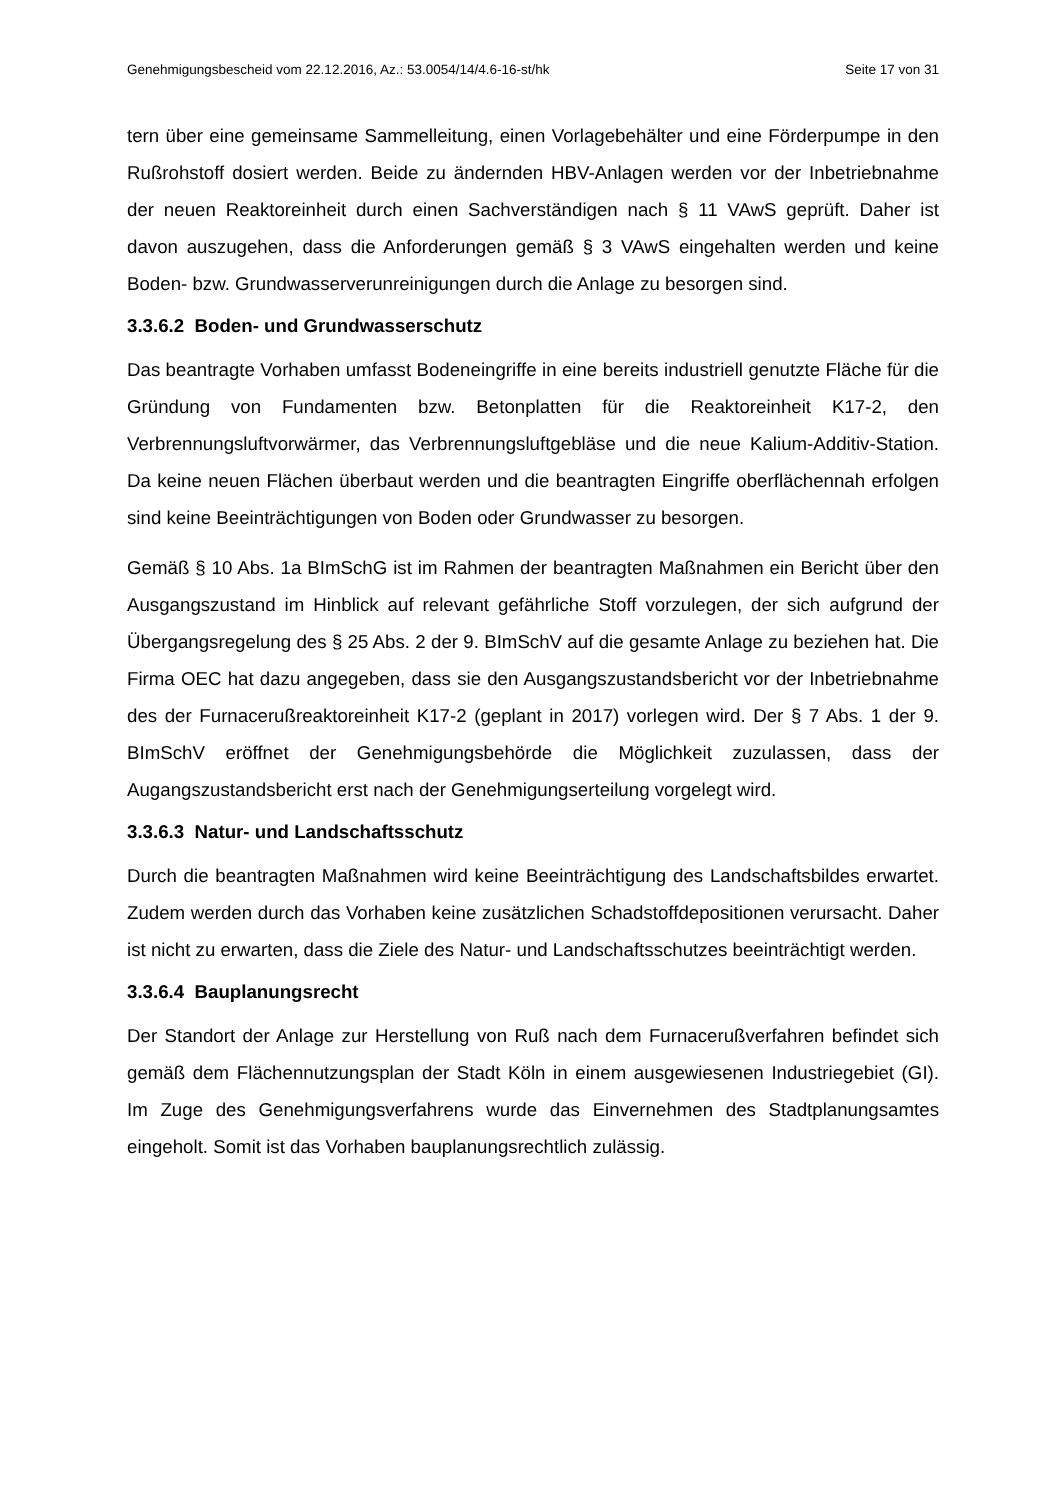Genehmigungsbescheid vom 22.12.2016, Az.: 53.0054/14/4.6-16-st/hk Seite 17 von 31
tern über eine gemeinsame Sammelleitung, einen Vorlagebehälter und eine Förderpumpe in den Rußrohstoff dosiert werden. Beide zu ändernden HBV-Anlagen werden vor der Inbetriebnahme der neuen Reaktoreinheit durch einen Sachverständigen nach § 11 VAwS geprüft. Daher ist davon auszugehen, dass die Anforderungen gemäß § 3 VAwS eingehalten werden und keine Boden- bzw. Grundwasserverunreinigungen durch die Anlage zu besorgen sind.
3.3.6.2 Boden- und Grundwasserschutz
Das beantragte Vorhaben umfasst Bodeneingriffe in eine bereits industriell genutzte Fläche für die Gründung von Fundamenten bzw. Betonplatten für die Reaktoreinheit K17-2, den Verbrennungsluftvorwärmer, das Verbrennungsluftgebläse und die neue Kalium-Additiv-Station. Da keine neuen Flächen überbaut werden und die beantragten Eingriffe oberflächennah erfolgen sind keine Beeinträchtigungen von Boden oder Grundwasser zu besorgen.
Gemäß § 10 Abs. 1a BImSchG ist im Rahmen der beantragten Maßnahmen ein Bericht über den Ausgangszustand im Hinblick auf relevant gefährliche Stoff vorzulegen, der sich aufgrund der Übergangsregelung des § 25 Abs. 2 der 9. BImSchV auf die gesamte Anlage zu beziehen hat. Die Firma OEC hat dazu angegeben, dass sie den Ausgangszustandsbericht vor der Inbetriebnahme des der Furnacerußreaktoreinheit K17-2 (geplant in 2017) vorlegen wird. Der § 7 Abs. 1 der 9. BImSchV eröffnet der Genehmigungsbehörde die Möglichkeit zuzulassen, dass der Augangszustandsbericht erst nach der Genehmigungserteilung vorgelegt wird.
3.3.6.3 Natur- und Landschaftsschutz
Durch die beantragten Maßnahmen wird keine Beeinträchtigung des Landschaftsbildes erwartet. Zudem werden durch das Vorhaben keine zusätzlichen Schadstoffdepositionen verursacht. Daher ist nicht zu erwarten, dass die Ziele des Natur- und Landschaftsschutzes beeinträchtigt werden.
3.3.6.4 Bauplanungsrecht
Der Standort der Anlage zur Herstellung von Ruß nach dem Furnacerußverfahren befindet sich gemäß dem Flächennutzungsplan der Stadt Köln in einem ausgewiesenen Industriegebiet (GI). Im Zuge des Genehmigungsverfahrens wurde das Einvernehmen des Stadtplanungsamtes eingeholt. Somit ist das Vorhaben bauplanungsrechtlich zulässig.